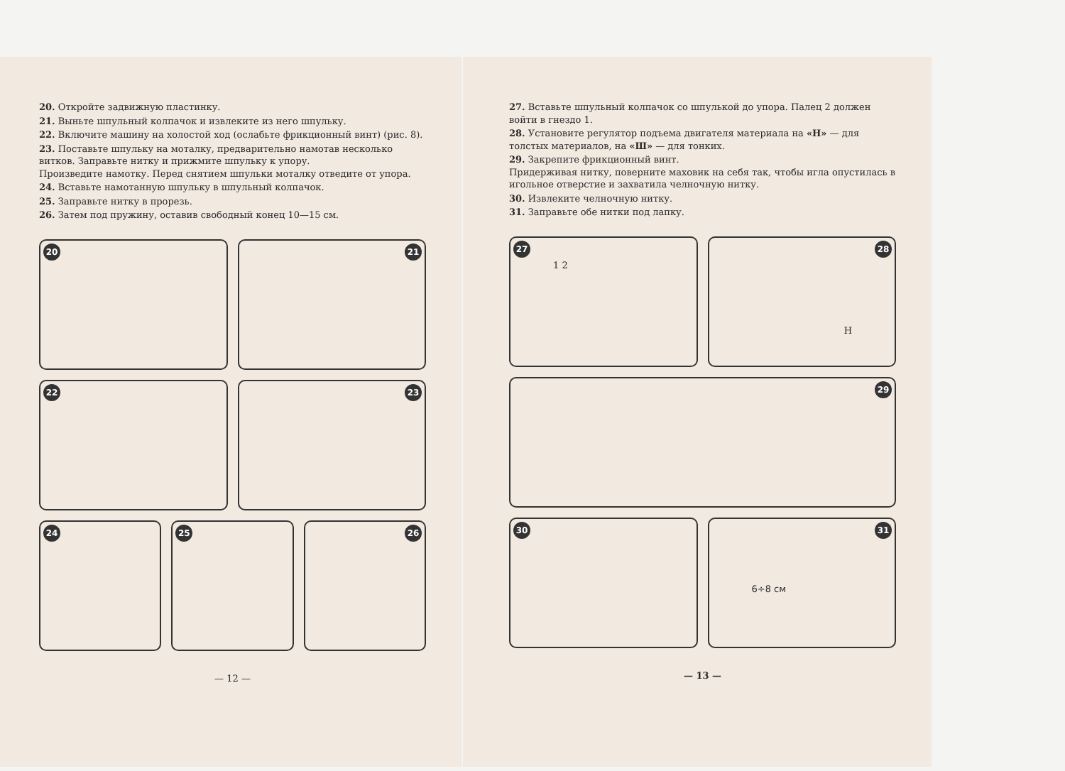20. Откройте задвижную пластинку.
21. Выньте шпульный колпачок и извлеките из него шпульку.
22. Включите машину на холостой ход (ослабьте фрикционный винт) (рис. 8).
23. Поставьте шпульку на моталку, предварительно намотав несколько витков. Заправьте нитку и прижмите шпульку к упору.
Произведите намотку. Перед снятием шпульки моталку отведите от упора.
24. Вставьте намотанную шпульку в шпульный колпачок.
25. Заправьте нитку в прорезь.
26. Затем под пружину, оставив свободный конец 10—15 см.
20
21
22
23
24
25
26
— 12 —
27. Вставьте шпульный колпачок со шпулькой до упора. Палец 2 должен войти в гнездо 1.
28. Установите регулятор подъема двигателя материала на «Н» — для толстых материалов, на «Ш» — для тонких.
29. Закрепите фрикционный винт.
Придерживая нитку, поверните маховик на себя так, чтобы игла опустилась в игольное отверстие и захватила челночную нитку.
30. Извлеките челночную нитку.
31. Заправьте обе нитки под лапку.
27
1 2
28
Н
29
30
31
6÷8 см
— 13 —